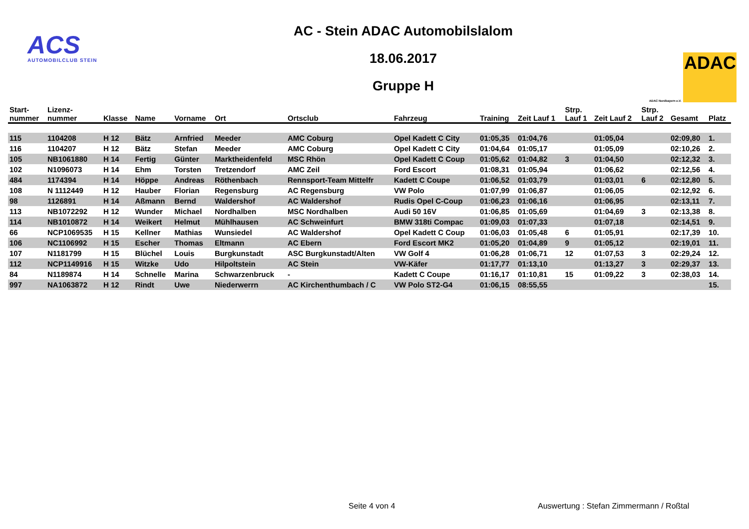ACS
AUTOMOBILCLUB STEIN
AC - Stein ADAC Automobilslalom
18.06.2017
Gruppe H
ADAC Nordbayern e.V.
ADAC
| Start- nummer | Lizenz- nummer | Klasse | Name | Vorname | Ort | Ortsclub | Fahrzeug | Training | Zeit Lauf 1 | Strp. Lauf 1 | Zeit Lauf 2 | Strp. Lauf 2 | Gesamt | Platz |
| --- | --- | --- | --- | --- | --- | --- | --- | --- | --- | --- | --- | --- | --- | --- |
| 115 | 1104208 | H 12 | Bätz | Arnfried | Meeder | AMC Coburg | Opel Kadett C City | 01:05,35 | 01:04,76 | | 01:05,04 | | 02:09,80 | 1. |
| 116 | 1104207 | H 12 | Bätz | Stefan | Meeder | AMC Coburg | Opel Kadett C City | 01:04,64 | 01:05,17 | | 01:05,09 | | 02:10,26 | 2. |
| 105 | NB1061880 | H 14 | Fertig | Günter | Marktheidenfeld | MSC Rhön | Opel Kadett C Coup | 01:05,62 | 01:04,82 | 3 | 01:04,50 | | 02:12,32 | 3. |
| 102 | N1096073 | H 14 | Ehm | Torsten | Tretzendorf | AMC Zeil | Ford Escort | 01:08,31 | 01:05,94 | | 01:06,62 | | 02:12,56 | 4. |
| 484 | 1174394 | H 14 | Höppe | Andreas | Röthenbach | Rennsport-Team Mittelfr | Kadett C Coupe | 01:06,52 | 01:03,79 | | 01:03,01 | 6 | 02:12,80 | 5. |
| 108 | N 1112449 | H 12 | Hauber | Florian | Regensburg | AC Regensburg | VW Polo | 01:07,99 | 01:06,87 | | 01:06,05 | | 02:12,92 | 6. |
| 98 | 1126891 | H 14 | Aßmann | Bernd | Waldershof | AC Waldershof | Rudis Opel C-Coup | 01:06,23 | 01:06,16 | | 01:06,95 | | 02:13,11 | 7. |
| 113 | NB1072292 | H 12 | Wunder | Michael | Nordhalben | MSC Nordhalben | Audi 50 16V | 01:06,85 | 01:05,69 | | 01:04,69 | 3 | 02:13,38 | 8. |
| 114 | NB1010872 | H 14 | Weikert | Helmut | Mühlhausen | AC Schweinfurt | BMW 318ti Compac | 01:09,03 | 01:07,33 | | 01:07,18 | | 02:14,51 | 9. |
| 66 | NCP1069535 | H 15 | Kellner | Mathias | Wunsiedel | AC Waldershof | Opel Kadett C Coup | 01:06,03 | 01:05,48 | 6 | 01:05,91 | | 02:17,39 | 10. |
| 106 | NC1106992 | H 15 | Escher | Thomas | Eltmann | AC Ebern | Ford Escort MK2 | 01:05,20 | 01:04,89 | 9 | 01:05,12 | | 02:19,01 | 11. |
| 107 | N1181799 | H 15 | Blüchel | Louis | Burgkunstadt | ASC Burgkunstadt/Alten | VW Golf 4 | 01:06,28 | 01:06,71 | 12 | 01:07,53 | 3 | 02:29,24 | 12. |
| 112 | NCP1149916 | H 15 | Witzke | Udo | Hilpoltstein | AC Stein | VW-Käfer | 01:17,77 | 01:13,10 | | 01:13,27 | 3 | 02:29,37 | 13. |
| 84 | N1189874 | H 14 | Schnelle | Marina | Schwarzenbruck | - | Kadett C Coupe | 01:16,17 | 01:10,81 | 15 | 01:09,22 | 3 | 02:38,03 | 14. |
| 997 | NA1063872 | H 12 | Rindt | Uwe | Niederwerrn | AC Kirchenthumbach / C | VW Polo ST2-G4 | 01:06,15 | 08:55,55 | | | | | 15. |
Seite 4 von 4
Auswertung : Stefan Zimmermann / Roßtal